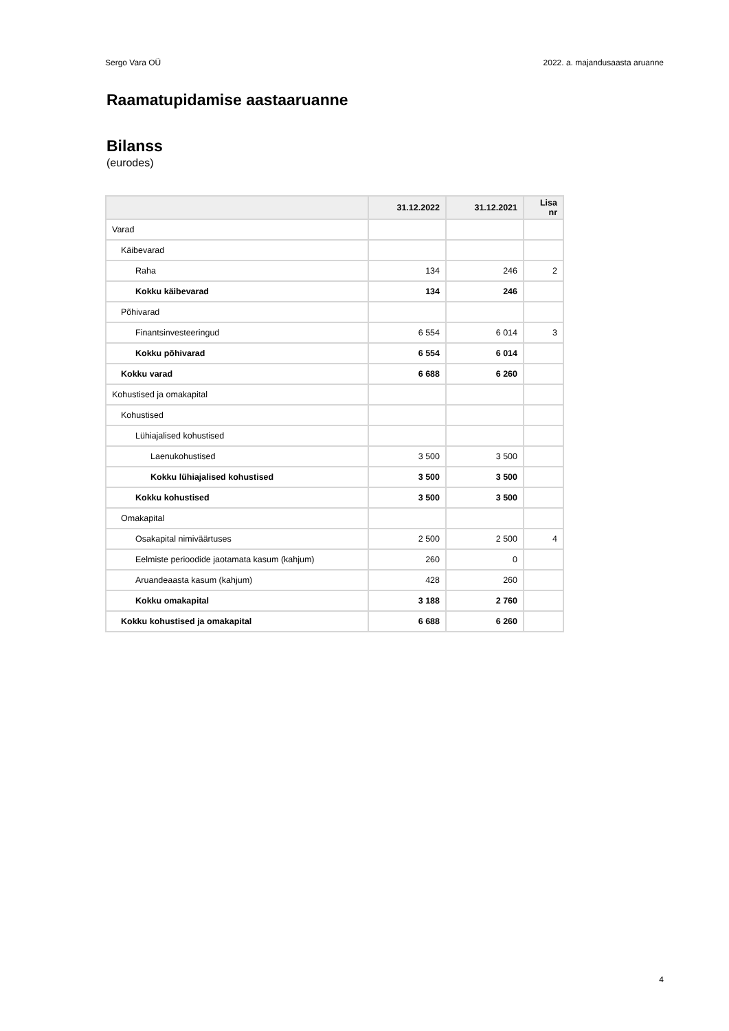Sergo Vara OÜ 2022. a. majandusaasta aruanne
Raamatupidamise aastaaruanne
Bilanss
(eurodes)
| | 31.12.2022 | 31.12.2021 | Lisa nr |
| --- | --- | --- | --- |
| Varad | | | |
| Käibevarad | | | |
| Raha | 134 | 246 | 2 |
| Kokku käibevarad | 134 | 246 | |
| Põhivarad | | | |
| Finantsinvesteeringud | 6 554 | 6 014 | 3 |
| Kokku põhivarad | 6 554 | 6 014 | |
| Kokku varad | 6 688 | 6 260 | |
| Kohustised ja omakapital | | | |
| Kohustised | | | |
| Lühiajalised kohustised | | | |
| Laenukohustised | 3 500 | 3 500 | |
| Kokku lühiajalised kohustised | 3 500 | 3 500 | |
| Kokku kohustised | 3 500 | 3 500 | |
| Omakapital | | | |
| Osakapital nimiväärtuses | 2 500 | 2 500 | 4 |
| Eelmiste perioodide jaotamata kasum (kahjum) | 260 | 0 | |
| Aruandeaasta kasum (kahjum) | 428 | 260 | |
| Kokku omakapital | 3 188 | 2 760 | |
| Kokku kohustised ja omakapital | 6 688 | 6 260 | |
4